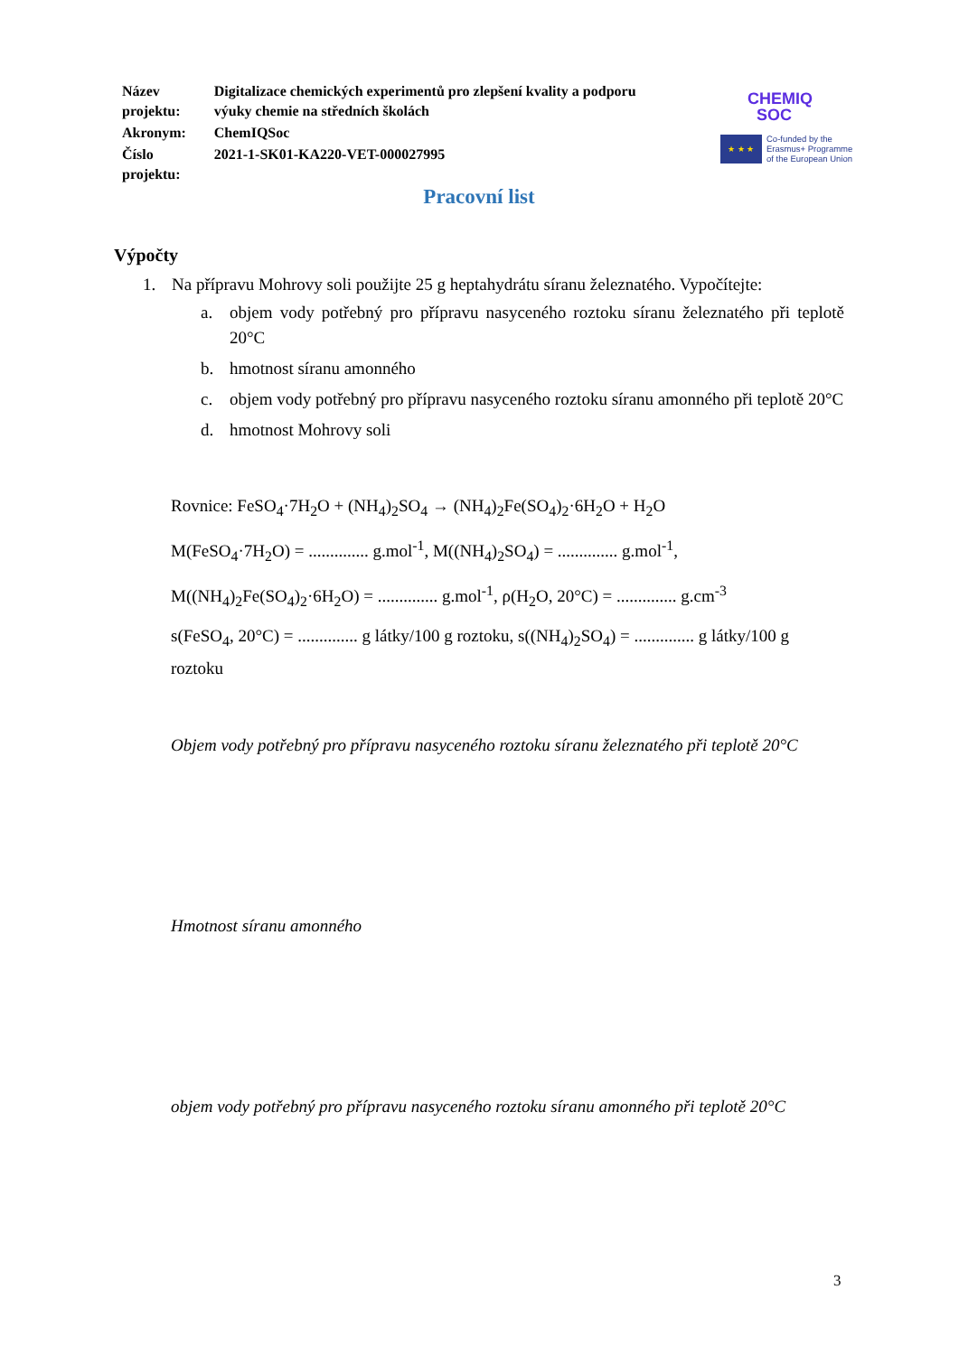| Název projektu: | Digitalizace chemických experimentů pro zlepšení kvality a podporu výuky chemie na středních školách |
| Akronym: | ChemIQSoc |
| Číslo projektu: | 2021-1-SK01-KA220-VET-000027995 |
CHEMIQ
SOC
★ ★ ★
Co-funded by the
Erasmus+ Programme
of the European Union
Pracovní list
Výpočty
1. Na přípravu Mohrovy soli použijte 25 g heptahydrátu síranu železnatého. Vypočítejte:
a. objem vody potřebný pro přípravu nasyceného roztoku síranu železnatého při teplotě 20°C
b. hmotnost síranu amonného
c. objem vody potřebný pro přípravu nasyceného roztoku síranu amonného při teplotě 20°C
d. hmotnost Mohrovy soli
Rovnice: FeSO<sub>4</sub>·7H<sub>2</sub>O + (NH<sub>4</sub>)<sub>2</sub>SO<sub>4</sub> → (NH<sub>4</sub>)<sub>2</sub>Fe(SO<sub>4</sub>)<sub>2</sub>·6H<sub>2</sub>O + H<sub>2</sub>O
M(FeSO<sub>4</sub>·7H<sub>2</sub>O) = .............. g.mol<sup>-1</sup>, M((NH<sub>4</sub>)<sub>2</sub>SO<sub>4</sub>) = .............. g.mol<sup>-1</sup>,
M((NH<sub>4</sub>)<sub>2</sub>Fe(SO<sub>4</sub>)<sub>2</sub>·6H<sub>2</sub>O) = .............. g.mol<sup>-1</sup>, ρ(H<sub>2</sub>O, 20°C) = .............. g.cm<sup>-3</sup>
s(FeSO<sub>4</sub>, 20°C) = .............. g látky/100 g roztoku, s((NH<sub>4</sub>)<sub>2</sub>SO<sub>4</sub>) = .............. g látky/100 g roztoku
Objem vody potřebný pro přípravu nasyceného roztoku síranu železnatého při teplotě 20°C
Hmotnost síranu amonného
objem vody potřebný pro přípravu nasyceného roztoku síranu amonného při teplotě 20°C
3